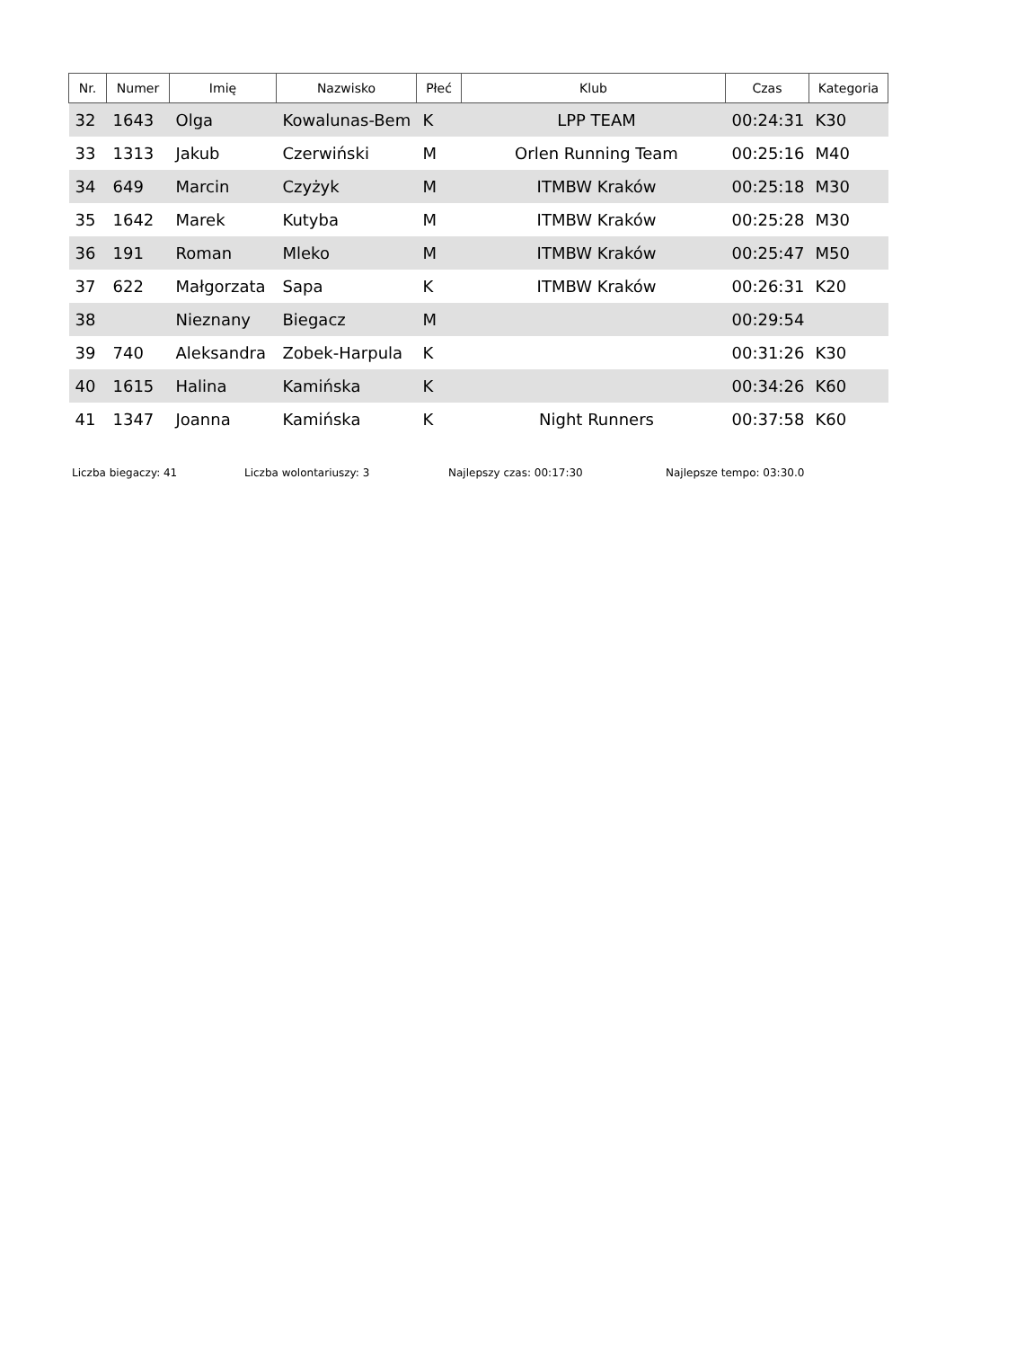| Nr. | Numer | Imię | Nazwisko | Płeć | Klub | Czas | Kategoria |
| --- | --- | --- | --- | --- | --- | --- | --- |
| 32 | 1643 | Olga | Kowalunas-Bem | K | LPP TEAM | 00:24:31 | K30 |
| 33 | 1313 | Jakub | Czerwiński | M | Orlen Running Team | 00:25:16 | M40 |
| 34 | 649 | Marcin | Czyżyk | M | ITMBW Kraków | 00:25:18 | M30 |
| 35 | 1642 | Marek | Kutyba | M | ITMBW Kraków | 00:25:28 | M30 |
| 36 | 191 | Roman | Mleko | M | ITMBW Kraków | 00:25:47 | M50 |
| 37 | 622 | Małgorzata | Sapa | K | ITMBW Kraków | 00:26:31 | K20 |
| 38 | | Nieznany | Biegacz | M | | 00:29:54 | |
| 39 | 740 | Aleksandra | Zobek-Harpula | K | | 00:31:26 | K30 |
| 40 | 1615 | Halina | Kamińska | K | | 00:34:26 | K60 |
| 41 | 1347 | Joanna | Kamińska | K | Night Runners | 00:37:58 | K60 |
Liczba biegaczy: 41 Liczba wolontariuszy: 3 Najlepszy czas: 00:17:30 Najlepsze tempo: 03:30.0